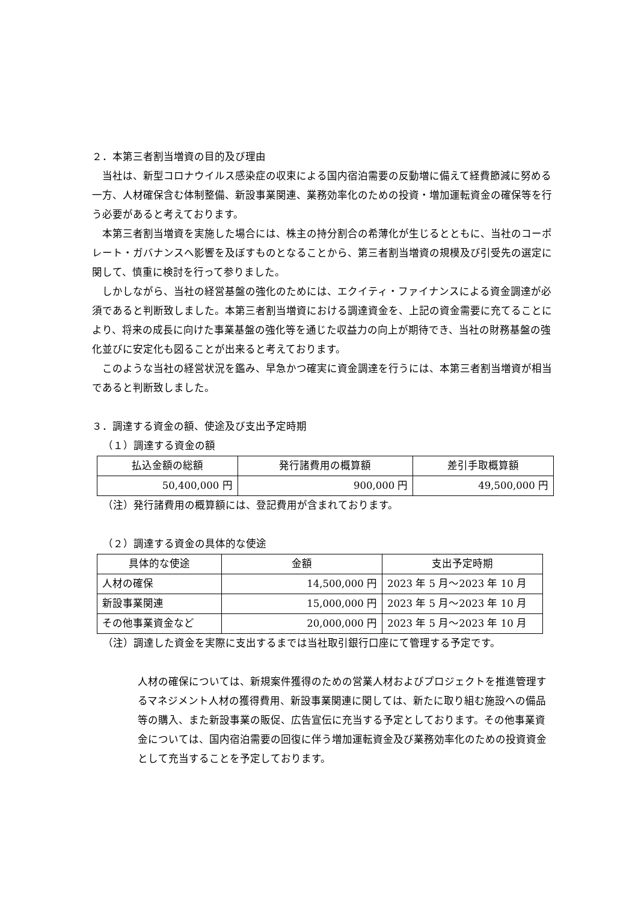２．本第三者割当増資の目的及び理由
当社は、新型コロナウイルス感染症の収束による国内宿泊需要の反動増に備えて経費節減に努める一方、人材確保含む体制整備、新設事業関連、業務効率化のための投資・増加運転資金の確保等を行う必要があると考えております。
本第三者割当増資を実施した場合には、株主の持分割合の希薄化が生じるとともに、当社のコーポレート・ガバナンスへ影響を及ぼすものとなることから、第三者割当増資の規模及び引受先の選定に関して、慎重に検討を行って参りました。
しかしながら、当社の経営基盤の強化のためには、エクイティ・ファイナンスによる資金調達が必須であると判断致しました。本第三者割当増資における調達資金を、上記の資金需要に充てることにより、将来の成長に向けた事業基盤の強化等を通じた収益力の向上が期待でき、当社の財務基盤の強化並びに安定化も図ることが出来ると考えております。
このような当社の経営状況を鑑み、早急かつ確実に資金調達を行うには、本第三者割当増資が相当であると判断致しました。
３．調達する資金の額、使途及び支出予定時期
（１）調達する資金の額
| 払込金額の総額 | 発行諸費用の概算額 | 差引手取概算額 |
| --- | --- | --- |
| 50,400,000 円 | 900,000 円 | 49,500,000 円 |
（注）発行諸費用の概算額には、登記費用が含まれております。
（２）調達する資金の具体的な使途
| 具体的な使途 | 金額 | 支出予定時期 |
| --- | --- | --- |
| 人材の確保 | 14,500,000 円 | 2023 年 5 月～2023 年 10 月 |
| 新設事業関連 | 15,000,000 円 | 2023 年 5 月～2023 年 10 月 |
| その他事業資金など | 20,000,000 円 | 2023 年 5 月～2023 年 10 月 |
（注）調達した資金を実際に支出するまでは当社取引銀行口座にて管理する予定です。
人材の確保については、新規案件獲得のための営業人材およびプロジェクトを推進管理するマネジメント人材の獲得費用、新設事業関連に関しては、新たに取り組む施設への備品等の購入、また新設事業の販促、広告宣伝に充当する予定としております。その他事業資金については、国内宿泊需要の回復に伴う増加運転資金及び業務効率化のための投資資金として充当することを予定しております。